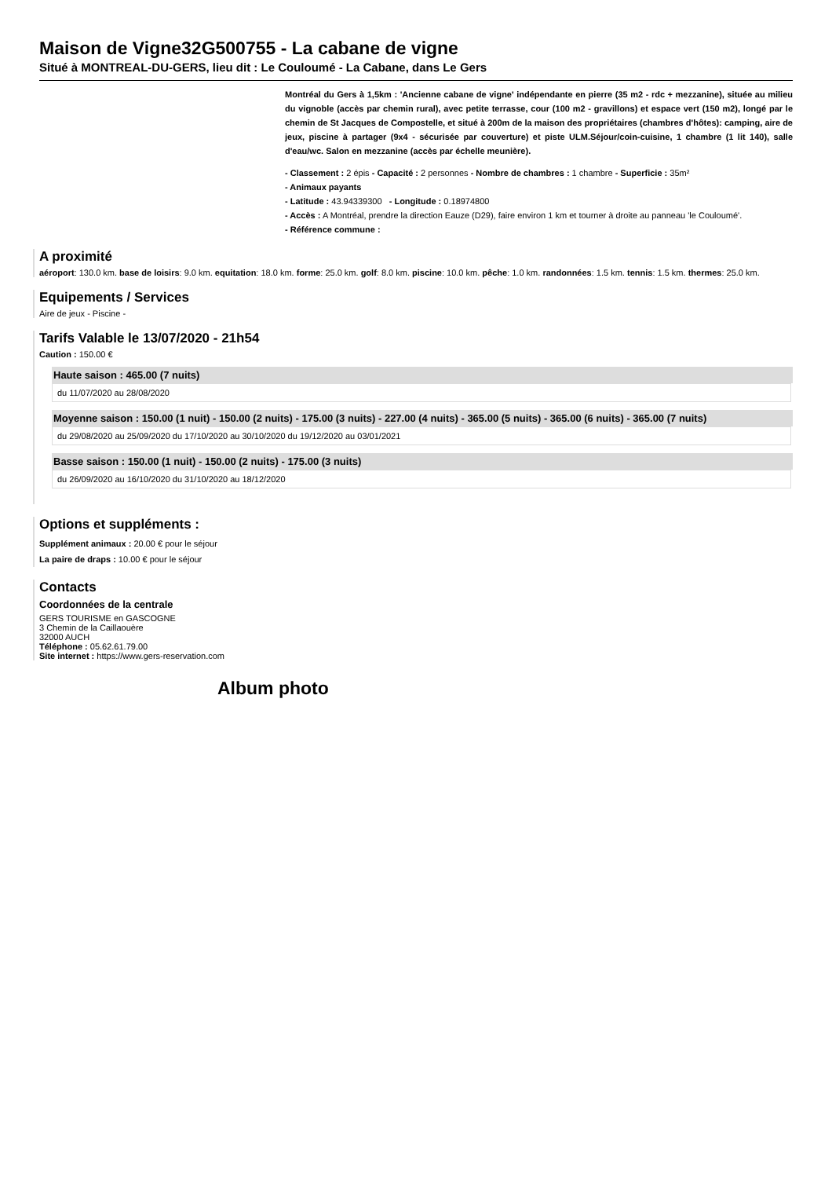Maison de Vigne32G500755 - La cabane de vigne
Situé à MONTREAL-DU-GERS, lieu dit : Le Couloumé - La Cabane, dans Le Gers
Montréal du Gers à 1,5km : 'Ancienne cabane de vigne' indépendante en pierre (35 m2 - rdc + mezzanine), située au milieu du vignoble (accès par chemin rural), avec petite terrasse, cour (100 m2 - gravillons) et espace vert (150 m2), longé par le chemin de St Jacques de Compostelle, et situé à 200m de la maison des propriétaires (chambres d'hôtes): camping, aire de jeux, piscine à partager (9x4 - sécurisée par couverture) et piste ULM.Séjour/coin-cuisine, 1 chambre (1 lit 140), salle d'eau/wc. Salon en mezzanine (accès par échelle meunière).
- Classement : 2 épis - Capacité : 2 personnes - Nombre de chambres : 1 chambre - Superficie : 35m²
- Animaux payants
- Latitude : 43.94339300 - Longitude : 0.18974800
- Accès : A Montréal, prendre la direction Eauze (D29), faire environ 1 km et tourner à droite au panneau 'le Couloumé'.
- Référence commune :
A proximité
aéroport: 130.0 km. base de loisirs: 9.0 km. equitation: 18.0 km. forme: 25.0 km. golf: 8.0 km. piscine: 10.0 km. pêche: 1.0 km. randonnées: 1.5 km. tennis: 1.5 km. thermes: 25.0 km.
Equipements / Services
Aire de jeux - Piscine -
Tarifs Valable le 13/07/2020 - 21h54
Caution : 150.00 €
Haute saison : 465.00 (7 nuits)
du 11/07/2020 au 28/08/2020
Moyenne saison : 150.00 (1 nuit) - 150.00 (2 nuits) - 175.00 (3 nuits) - 227.00 (4 nuits) - 365.00 (5 nuits) - 365.00 (6 nuits) - 365.00 (7 nuits)
du 29/08/2020 au 25/09/2020 du 17/10/2020 au 30/10/2020 du 19/12/2020 au 03/01/2021
Basse saison : 150.00 (1 nuit) - 150.00 (2 nuits) - 175.00 (3 nuits)
du 26/09/2020 au 16/10/2020 du 31/10/2020 au 18/12/2020
Options et suppléments :
Supplément animaux : 20.00 € pour le séjour
La paire de draps : 10.00 € pour le séjour
Contacts
Coordonnées de la centrale
GERS TOURISME en GASCOGNE
3 Chemin de la Caillaouère
32000 AUCH
Téléphone : 05.62.61.79.00
Site internet : https://www.gers-reservation.com
Album photo